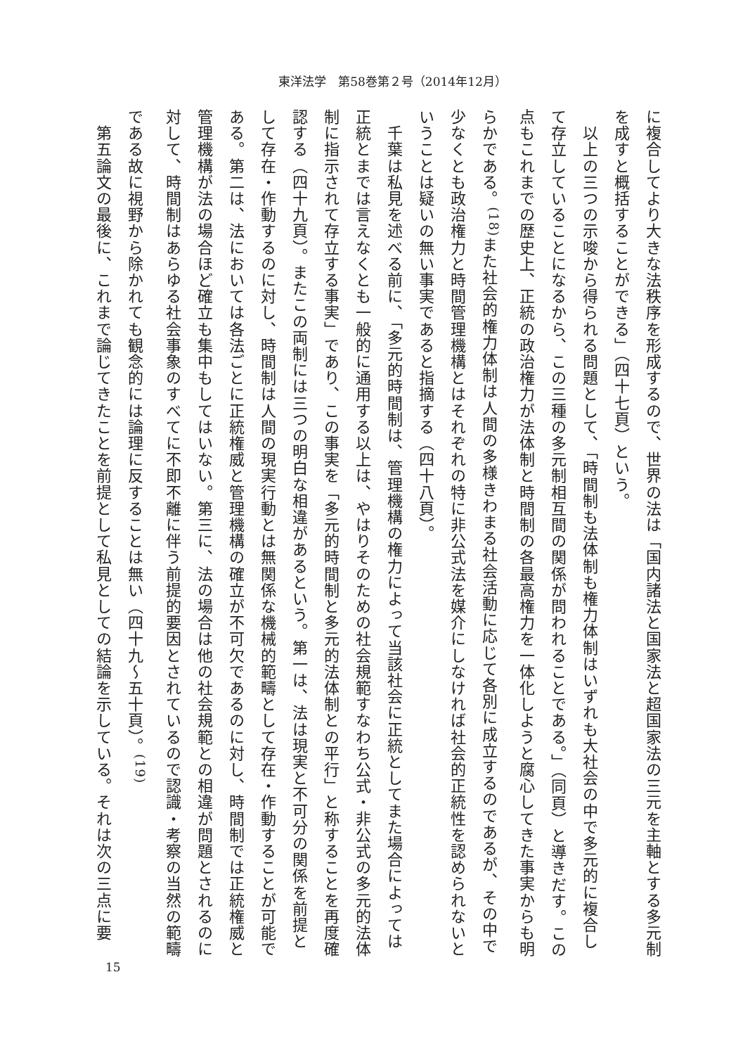東洋法学　第58巻第２号（2014年12月）
に複合してより大きな法秩序を形成するので、世界の法は「国内諸法と国家法と超国家法の三元を主軸とする多元制を成すと概括することができる」（四十七頁）という。
　以上の三つの示唆から得られる問題として、「時間制も法体制も権力体制はいずれも大社会の中で多元的に複合して存立していることになるから、この三種の多元制相互間の関係が問われることである。」（同頁）と導きだす。この点もこれまでの歴史上、正統の政治権力が法体制と時間制の各最高権力を一体化しようと腐心してきた事実からも明らかである。<sup>(18)</sup>また社会的権力体制は人間の多様きわまる社会活動に応じて各別に成立するのであるが、その中で少なくとも政治権力と時間管理機構とはそれぞれの特に非公式法を媒介にしなければ社会的正統性を認められないということは疑いの無い事実であると指摘する（四十八頁）。
　千葉は私見を述べる前に、「多元的時間制は、管理機構の権力によって当該社会に正統としてまた場合によっては正統とまでは言えなくとも一般的に通用する以上は、やはりそのための社会規範すなわち公式・非公式の多元的法体制に指示されて存立する事実」であり、この事実を「多元的時間制と多元的法体制との平行」と称することを再度確認する（四十九頁）。またこの両制には三つの明白な相違があるという。第一は、法は現実と不可分の関係を前提として存在・作動するのに対し、時間制は人間の現実行動とは無関係な機械的範疇として存在・作動することが可能である。第二は、法においては各法ごとに正統権威と管理機構の確立が不可欠であるのに対し、時間制では正統権威と管理機構が法の場合ほど確立も集中もしてはいない。第三に、法の場合は他の社会規範との相違が問題とされるのに対して、時間制はあらゆる社会事象のすべてに不即不離に伴う前提的要因とされているので認識・考察の当然の範疇である故に視野から除かれても観念的には論理に反することは無い（四十九～五十頁）。<sup>(19)</sup>
　第五論文の最後に、これまで論じてきたことを前提として私見としての結論を示している。それは次の三点に要
15